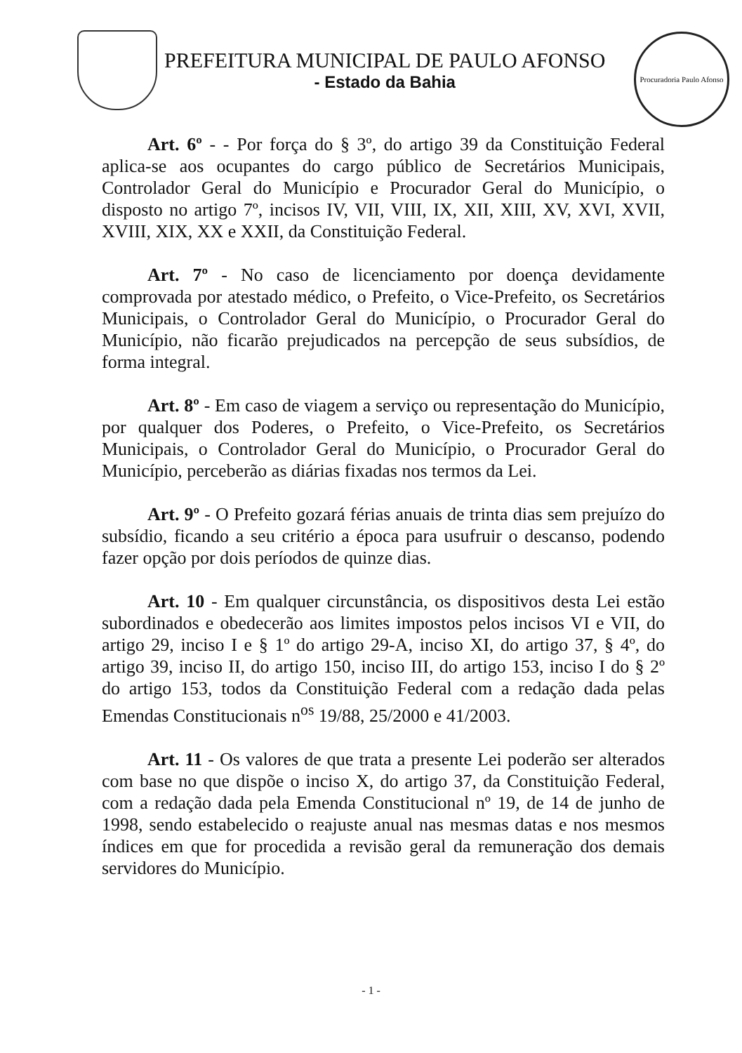PREFEITURA MUNICIPAL DE PAULO AFONSO
- Estado da Bahia
Procuradoria Paulo Afonso
Art. 6º - - Por força do § 3º, do artigo 39 da Constituição Federal aplica-se aos ocupantes do cargo público de Secretários Municipais, Controlador Geral do Município e Procurador Geral do Município, o disposto no artigo 7º, incisos IV, VII, VIII, IX, XII, XIII, XV, XVI, XVII, XVIII, XIX, XX e XXII, da Constituição Federal.
Art. 7º - No caso de licenciamento por doença devidamente comprovada por atestado médico, o Prefeito, o Vice-Prefeito, os Secretários Municipais, o Controlador Geral do Município, o Procurador Geral do Município, não ficarão prejudicados na percepção de seus subsídios, de forma integral.
Art. 8º - Em caso de viagem a serviço ou representação do Município, por qualquer dos Poderes, o Prefeito, o Vice-Prefeito, os Secretários Municipais, o Controlador Geral do Município, o Procurador Geral do Município, perceberão as diárias fixadas nos termos da Lei.
Art. 9º - O Prefeito gozará férias anuais de trinta dias sem prejuízo do subsídio, ficando a seu critério a época para usufruir o descanso, podendo fazer opção por dois períodos de quinze dias.
Art. 10 - Em qualquer circunstância, os dispositivos desta Lei estão subordinados e obedecerão aos limites impostos pelos incisos VI e VII, do artigo 29, inciso I e § 1º do artigo 29-A, inciso XI, do artigo 37, § 4º, do artigo 39, inciso II, do artigo 150, inciso III, do artigo 153, inciso I do § 2º do artigo 153, todos da Constituição Federal com a redação dada pelas Emendas Constitucionais n<sup>os</sup> 19/88, 25/2000 e 41/2003.
Art. 11 - Os valores de que trata a presente Lei poderão ser alterados com base no que dispõe o inciso X, do artigo 37, da Constituição Federal, com a redação dada pela Emenda Constitucional nº 19, de 14 de junho de 1998, sendo estabelecido o reajuste anual nas mesmas datas e nos mesmos índices em que for procedida a revisão geral da remuneração dos demais servidores do Município.
- 1 -